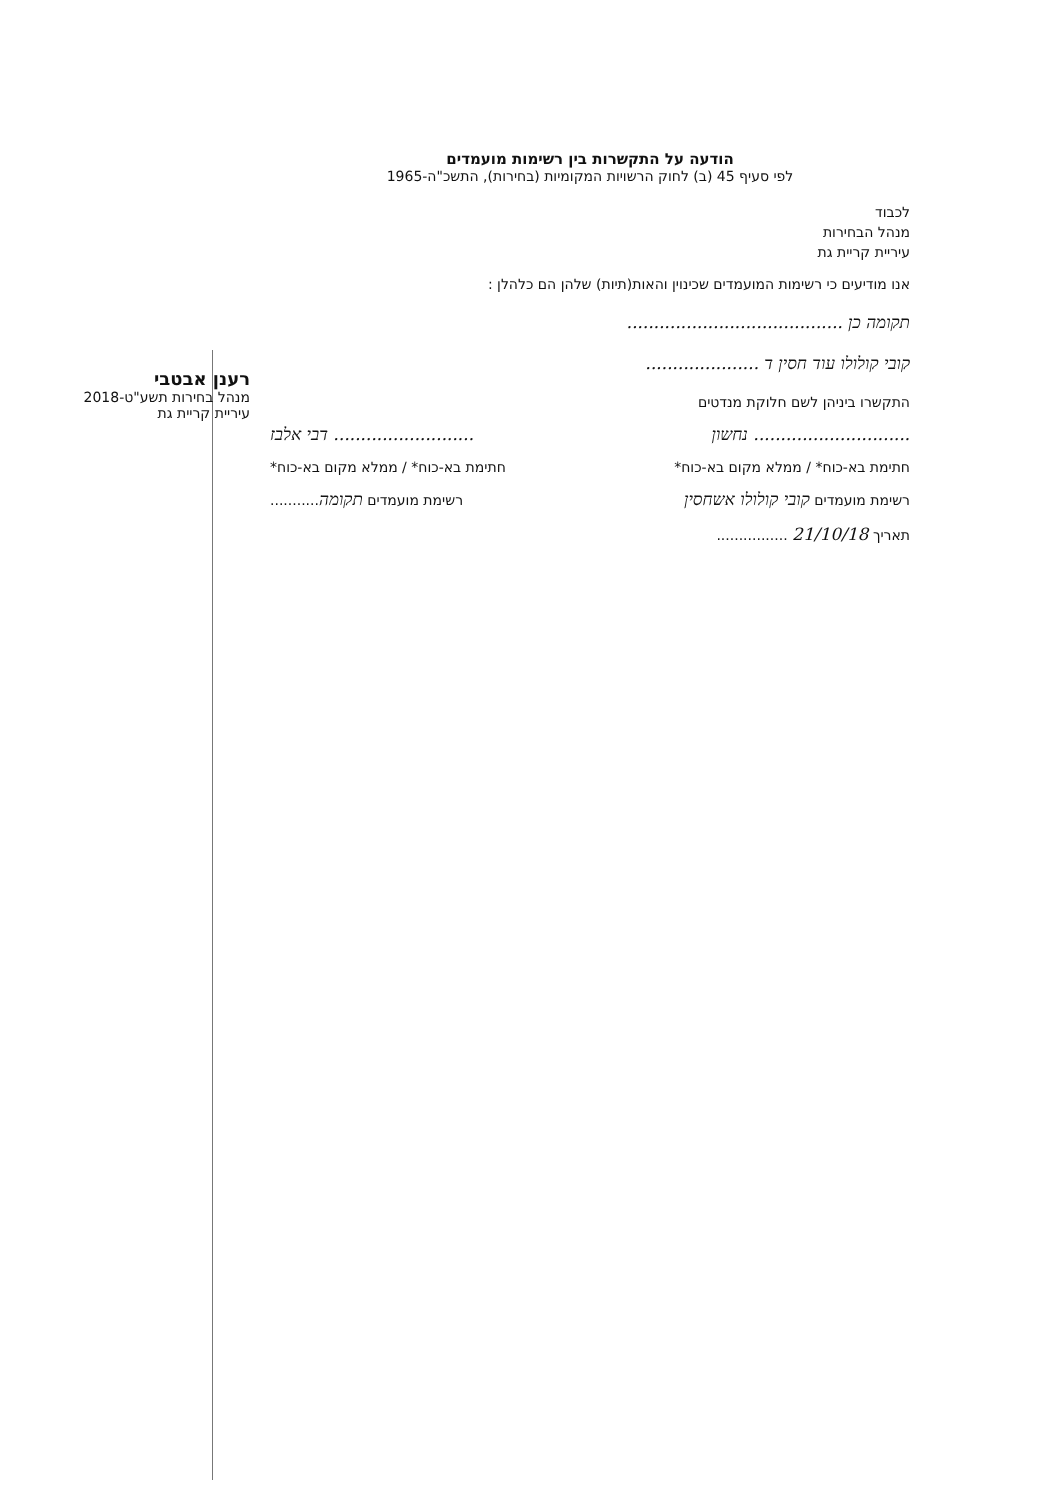רענן אבטבי
מנהל בחירות תשע"ט-2018
עיריית קריית גת
הודעה על התקשרות בין רשימות מועמדים
לפי סעיף 45 (ב) לחוק הרשויות המקומיות (בחירות), התשכ"ה-1965
לכבוד
מנהל הבחירות
עיריית קריית גת
אנו מודיעים כי רשימות המועמדים שכינוין והאות(תיות) שלהן הם כלהלן :
תקומה כן ........................................
קובי קולולו עוד חסין ד .....................
התקשרו ביניהן לשם חלוקת מנדטים
............................. נחשון.......................... דבי אלבז
חתימת בא-כוח* / ממלא מקום בא-כוח* חתימת בא-כוח* / ממלא מקום בא-כוח*
רשימת מועמדים קובי קולולו אשחסין רשימת מועמדים תקומה...........
תאריך 21/10/18 ................